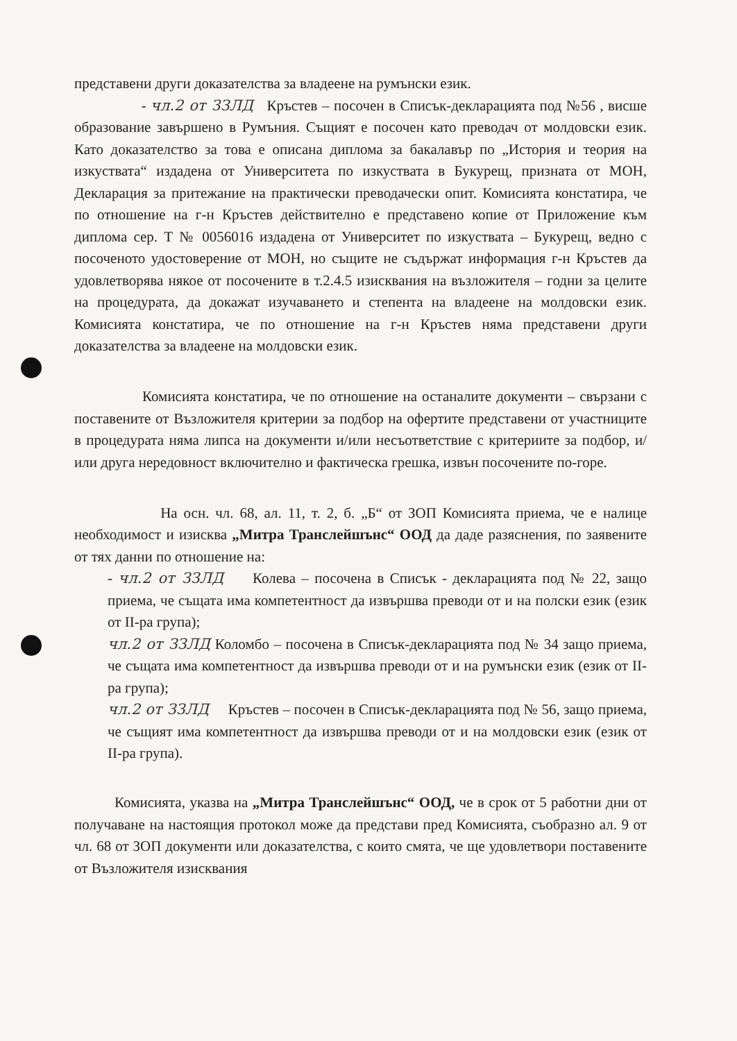представени други доказателства за владеене на румънски език.
- чл.2 от ЗЗЛД Кръстев – посочен в Списък-декларацията под №56 , висше образование завършено в Румъния. Същият е посочен като преводач от молдовски език. Като доказателство за това е описана диплома за бакалавър по „История и теория на изкуствата“ издадена от Университета по изкуствата в Букурещ, призната от МОН, Декларация за притежание на практически преводачески опит. Комисията констатира, че по отношение на г-н Кръстев действително е представено копие от Приложение към диплома сер. Т № 0056016 издадена от Университет по изкуствата – Букурещ, ведно с посоченото удостоверение от МОН, но същите не съдържат информация г-н Кръстев да удовлетворява някое от посочените в т.2.4.5 изисквания на възложителя – годни за целите на процедурата, да докажат изучаването и степента на владеене на молдовски език. Комисията констатира, че по отношение на г-н Кръстев няма представени други доказателства за владеене на молдовски език.
Комисията констатира, че по отношение на останалите документи – свързани с поставените от Възложителя критерии за подбор на офертите представени от участниците в процедурата няма липса на документи и/или несъответствие с критериите за подбор, и/или друга нередовност включително и фактическа грешка, извън посочените по-горе.
На осн. чл. 68, ал. 11, т. 2, б. „Б“ от ЗОП Комисията приема, че е налице необходимост и изисква „Митра Транслейшънс“ ООД да даде разяснения, по заявените от тях данни по отношение на:
- чл.2 от ЗЗЛД Колева – посочена в Списък - декларацията под № 22, защо приема, че същата има компетентност да извършва преводи от и на полски език (език от II-ра група);
чл.2 от ЗЗЛД Коломбо – посочена в Списък-декларацията под № 34 защо приема, че същата има компетентност да извършва преводи от и на румънски език (език от II-ра група);
чл.2 от ЗЗЛД Кръстев – посочен в Списък-декларацията под № 56, защо приема, че същият има компетентност да извършва преводи от и на молдовски език (език от II-ра група).
Комисията, указва на „Митра Транслейшънс“ ООД, че в срок от 5 работни дни от получаване на настоящия протокол може да представи пред Комисията, съобразно ал. 9 от чл. 68 от ЗОП документи или доказателства, с които смята, че ще удовлетвори поставените от Възложителя изисквания